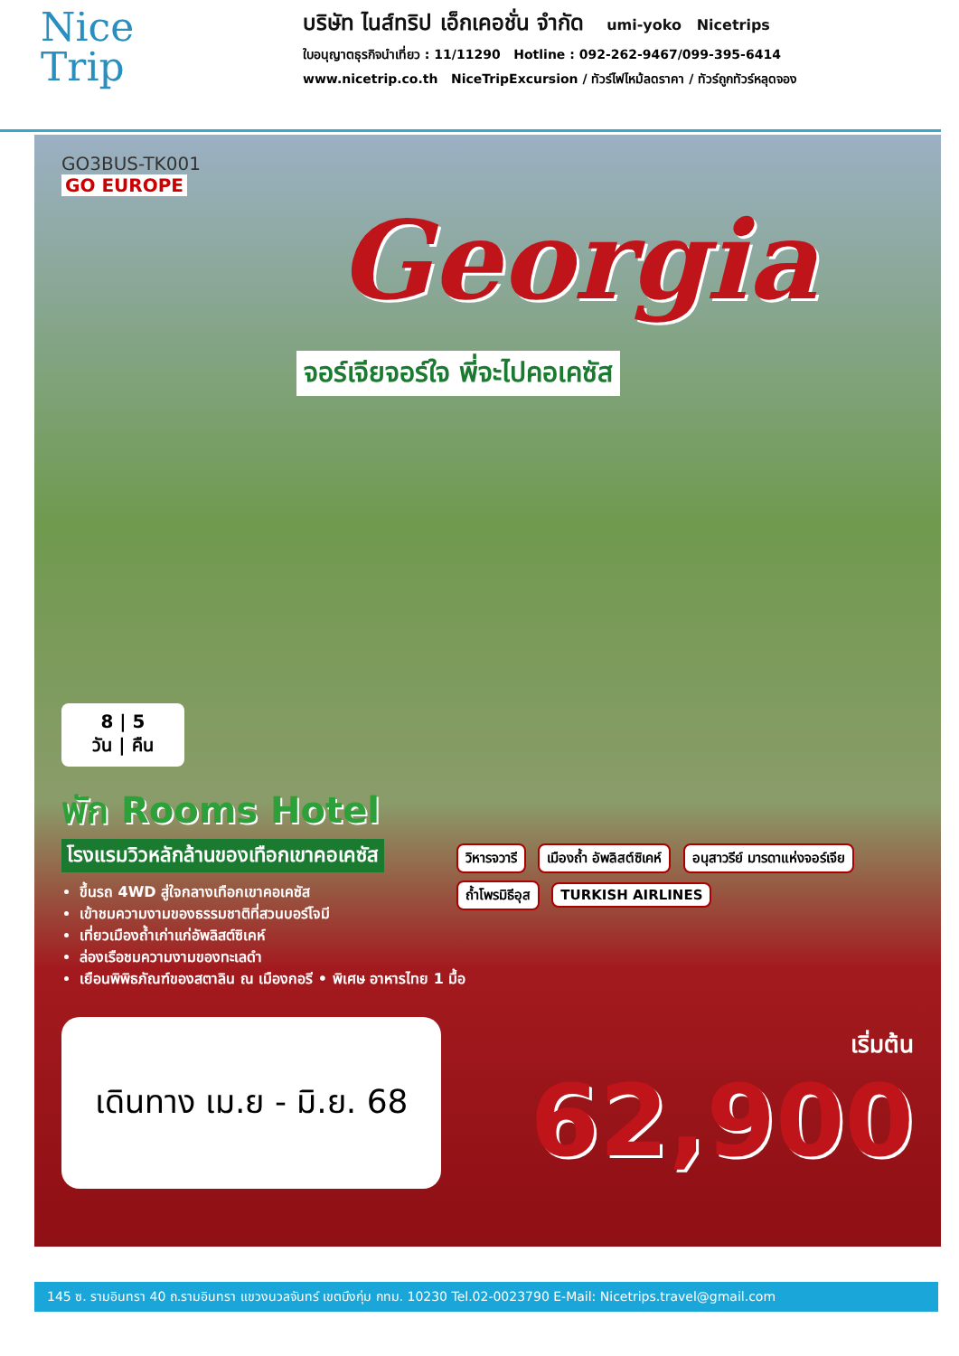Nice
Trip
บริษัท ไนส์ทริป เอ็กเคอชั่น จำกัด umi-yoko Nicetrips
ใบอนุญาตธุรกิจนำเที่ยว : 11/11290 Hotline : 092-262-9467/099-395-6414
www.nicetrip.co.th NiceTripExcursion / ทัวร์ไฟไหม้ลดราคา / ทัวร์ถูกทัวร์หลุดจอง
GO3BUS-TK001
GO EUROPE
Georgia
จอร์เจียจอร์ใจ พี่จะไปคอเคซัส
8 | 5
วัน | คืน
พัก Rooms Hotel
โรงแรมวิวหลักล้านของเทือกเขาคอเคซัส
ขึ้นรถ 4WD สู่ใจกลางเทือกเขาคอเคซัส
เข้าชมความงามของธรรมชาติที่สวนบอร์โจมี
เที่ยวเมืองถ้ำเก่าแก่อัพลิสต์ซิเคห์
ล่องเรือชมความงามของทะเลดำ
เยือนพิพิธภัณฑ์ของสตาลิน ณ เมืองกอรี • พิเศษ อาหารไทย 1 มื้อ
วิหารจวารี เมืองถ้ำ อัพลิสต์ซิเคห์ อนุสาวรีย์ มารดาแห่งจอร์เจีย ถ้ำโพรมิธีอุส TURKISH AIRLINES
เดินทาง เม.ย - มิ.ย. 68
เริ่มต้น
62,900
145 ซ. รามอินทรา 40 ถ.รามอินทรา แขวงนวลจันทร์ เขตบึงกุ่ม กทม. 10230 Tel.02-0023790 E-Mail: Nicetrips.travel@gmail.com